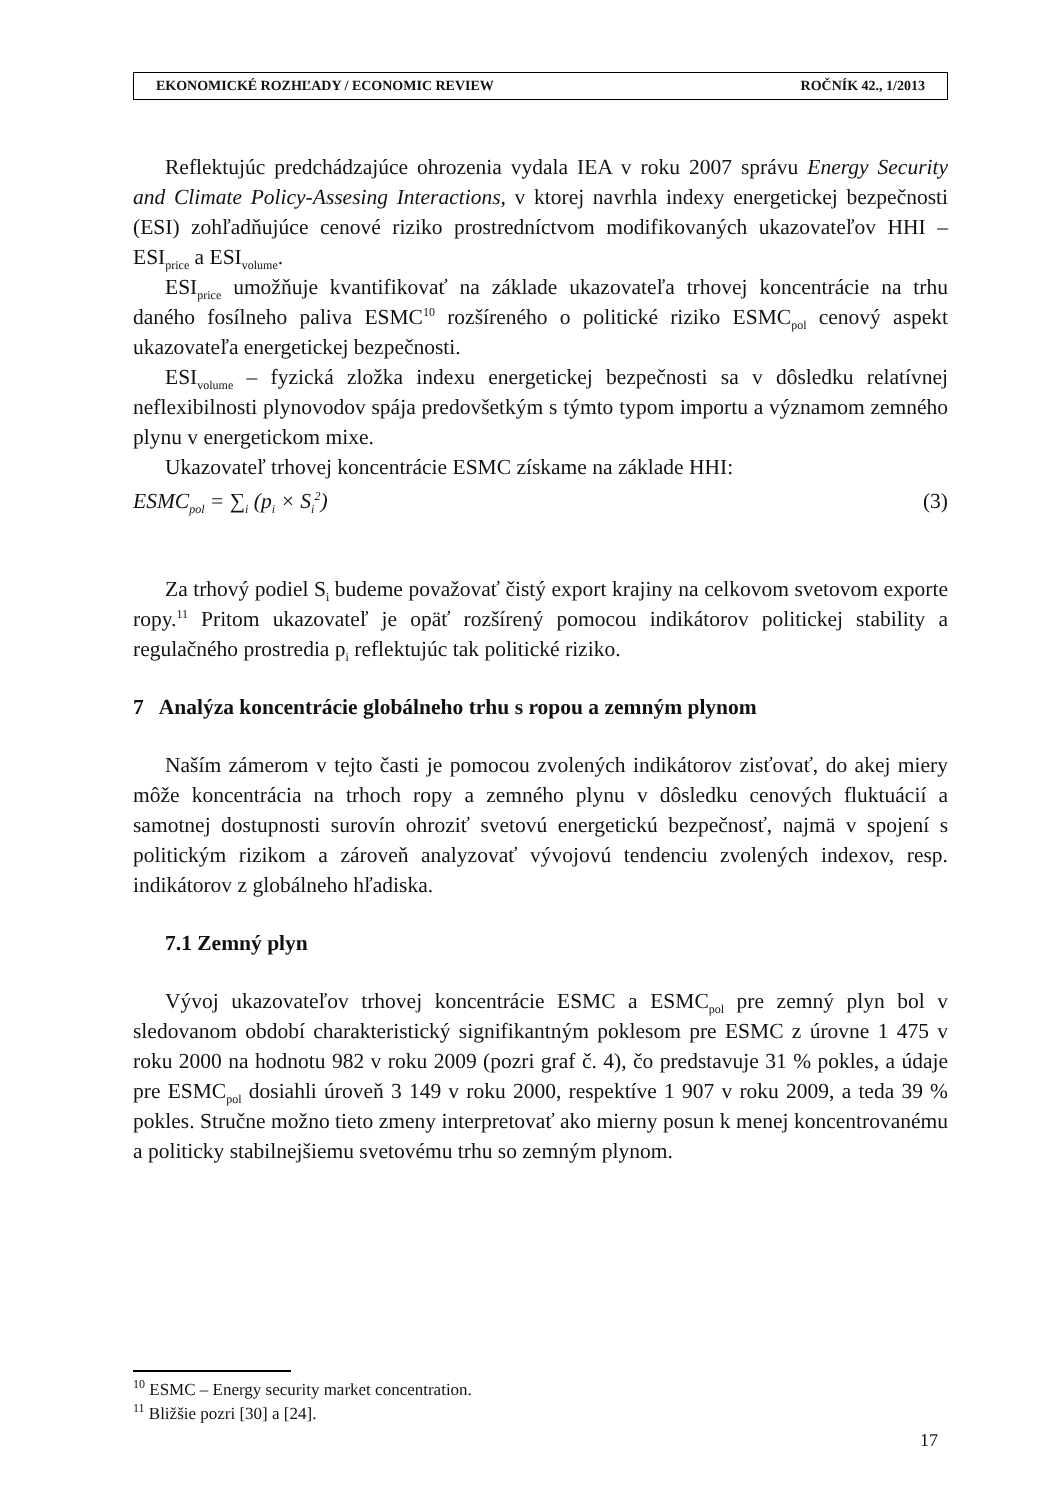EKONOMICKÉ ROZHĽADY / ECONOMIC REVIEW ROČNÍK 42., 1/2013
Reflektujúc predchádzajúce ohrozenia vydala IEA v roku 2007 správu Energy Security and Climate Policy-Assesing Interactions, v ktorej navrhla indexy energetickej bezpečnosti (ESI) zohľadňujúce cenové riziko prostredníctvom modifikovaných ukazovateľov HHI – ESI<sub>price</sub> a ESI<sub>volume</sub>.
ESI<sub>price</sub> umožňuje kvantifikovať na základe ukazovateľa trhovej koncentrácie na trhu daného fosílneho paliva ESMC<sup>10</sup> rozšíreného o politické riziko ESMC<sub>pol</sub> cenový aspekt ukazovateľa energetickej bezpečnosti.
ESI<sub>volume</sub> – fyzická zložka indexu energetickej bezpečnosti sa v dôsledku relatívnej neflexibilnosti plynovodov spája predovšetkým s týmto typom importu a významom zemného plynu v energetickom mixe.
Ukazovateľ trhovej koncentrácie ESMC získame na základe HHI:
ESMC<sub>pol</sub> = ∑<sub>i</sub> (p<sub>i</sub> × S<sub>i</sub><sup>2</sup>) (3)
Za trhový podiel S<sub>i</sub> budeme považovať čistý export krajiny na celkovom svetovom exporte ropy.<sup>11</sup> Pritom ukazovateľ je opäť rozšírený pomocou indikátorov politickej stability a regulačného prostredia p<sub>i</sub> reflektujúc tak politické riziko.
7 Analýza koncentrácie globálneho trhu s ropou a zemným plynom
Naším zámerom v tejto časti je pomocou zvolených indikátorov zisťovať, do akej miery môže koncentrácia na trhoch ropy a zemného plynu v dôsledku cenových fluktuácií a samotnej dostupnosti surovín ohroziť svetovú energetickú bezpečnosť, najmä v spojení s politickým rizikom a zároveň analyzovať vývojovú tendenciu zvolených indexov, resp. indikátorov z globálneho hľadiska.
7.1 Zemný plyn
Vývoj ukazovateľov trhovej koncentrácie ESMC a ESMC<sub>pol</sub> pre zemný plyn bol v sledovanom období charakteristický signifikantným poklesom pre ESMC z úrovne 1 475 v roku 2000 na hodnotu 982 v roku 2009 (pozri graf č. 4), čo predstavuje 31 % pokles, a údaje pre ESMC<sub>pol</sub> dosiahli úroveň 3 149 v roku 2000, respektíve 1 907 v roku 2009, a teda 39 % pokles. Stručne možno tieto zmeny interpretovať ako mierny posun k menej koncentrovanému a politicky stabilnejšiemu svetovému trhu so zemným plynom.
<sup>10</sup> ESMC – Energy security market concentration.
<sup>11</sup> Bližšie pozri [30] a [24].
17